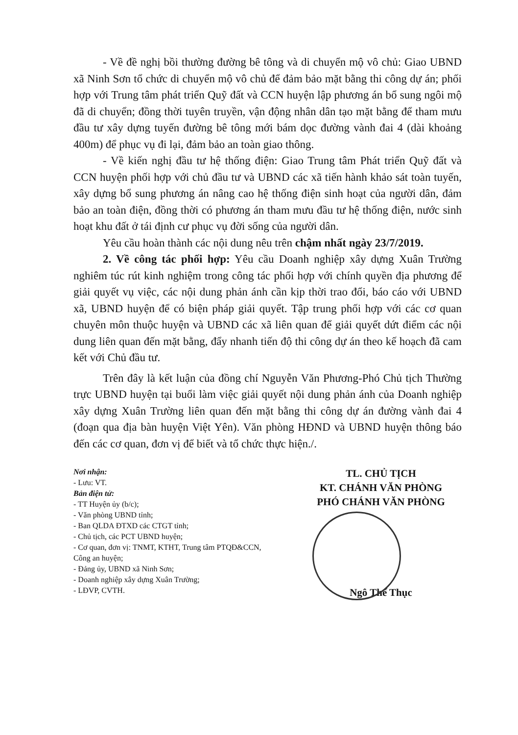- Về đề nghị bồi thường đường bê tông và di chuyển mộ vô chủ: Giao UBND xã Ninh Sơn tổ chức di chuyển mộ vô chủ để đảm bảo mặt bằng thi công dự án; phối hợp với Trung tâm phát triển Quỹ đất và CCN huyện lập phương án bổ sung ngôi mộ đã di chuyển; đồng thời tuyên truyền, vận động nhân dân tạo mặt bằng để tham mưu đầu tư xây dựng tuyến đường bê tông mới bám dọc đường vành đai 4 (dài khoảng 400m) để phục vụ đi lại, đảm bảo an toàn giao thông.
- Về kiến nghị đầu tư hệ thống điện: Giao Trung tâm Phát triển Quỹ đất và CCN huyện phối hợp với chủ đầu tư và UBND các xã tiến hành khảo sát toàn tuyến, xây dựng bổ sung phương án nâng cao hệ thống điện sinh hoạt của người dân, đảm bảo an toàn điện, đồng thời có phương án tham mưu đầu tư hệ thống điện, nước sinh hoạt khu đất ở tái định cư phục vụ đời sống của người dân.
Yêu cầu hoàn thành các nội dung nêu trên chậm nhất ngày 23/7/2019.
2. Về công tác phối hợp: Yêu cầu Doanh nghiệp xây dựng Xuân Trường nghiêm túc rút kinh nghiệm trong công tác phối hợp với chính quyền địa phương để giải quyết vụ việc, các nội dung phản ánh cần kịp thời trao đổi, báo cáo với UBND xã, UBND huyện để có biện pháp giải quyết. Tập trung phối hợp với các cơ quan chuyên môn thuộc huyện và UBND các xã liên quan để giải quyết dứt điểm các nội dung liên quan đến mặt bằng, đẩy nhanh tiến độ thi công dự án theo kế hoạch đã cam kết với Chủ đầu tư.
Trên đây là kết luận của đồng chí Nguyễn Văn Phương-Phó Chủ tịch Thường trực UBND huyện tại buổi làm việc giải quyết nội dung phản ánh của Doanh nghiệp xây dựng Xuân Trường liên quan đến mặt bằng thi công dự án đường vành đai 4 (đoạn qua địa bàn huyện Việt Yên). Văn phòng HĐND và UBND huyện thông báo đến các cơ quan, đơn vị để biết và tổ chức thực hiện./.
Nơi nhận:
- Lưu: VT.
Bản điện tử:
- TT Huyện ủy (b/c);
- Văn phòng UBND tỉnh;
- Ban QLDA ĐTXD các CTGT tỉnh;
- Chủ tịch, các PCT UBND huyện;
- Cơ quan, đơn vị: TNMT, KTHT, Trung tâm PTQĐ&CCN, Công an huyện;
- Đảng ủy, UBND xã Ninh Sơn;
- Doanh nghiệp xây dựng Xuân Trường;
- LĐVP, CVTH.
TL. CHỦ TỊCH
KT. CHÁNH VĂN PHÒNG
PHÓ CHÁNH VĂN PHÒNG
Ngô Thế Thục